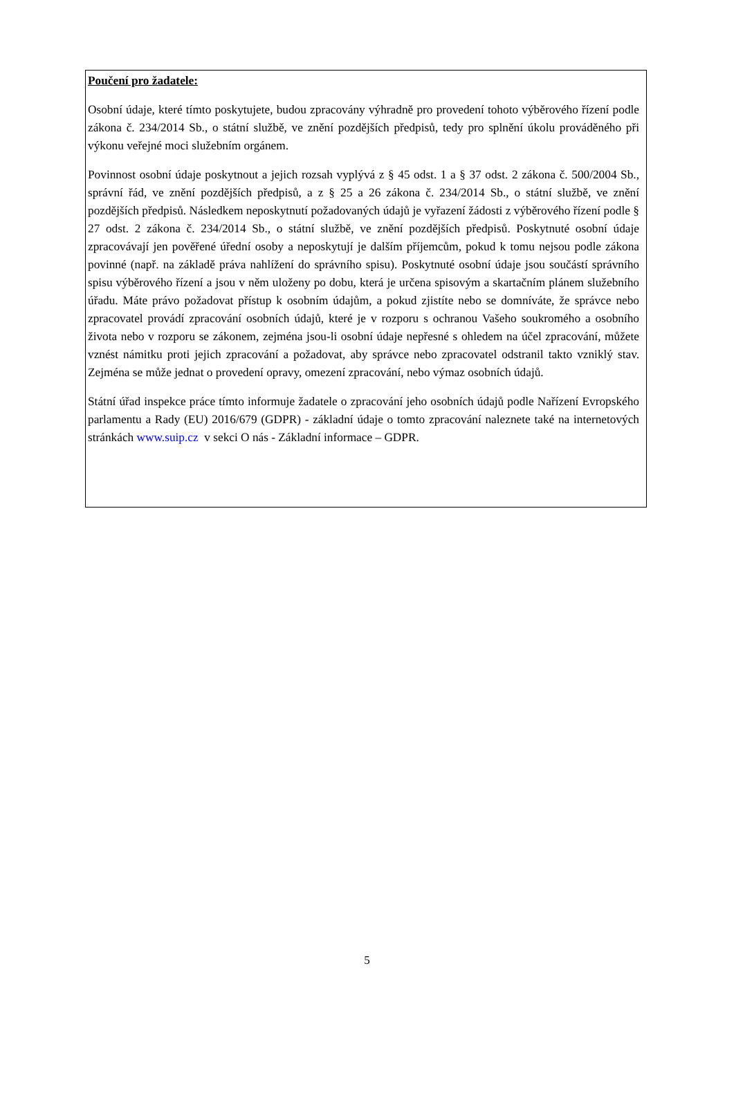Poučení pro žadatele:
Osobní údaje, které tímto poskytujete, budou zpracovány výhradně pro provedení tohoto výběrového řízení podle zákona č. 234/2014 Sb., o státní službě, ve znění pozdějších předpisů, tedy pro splnění úkolu prováděného při výkonu veřejné moci služebním orgánem.
Povinnost osobní údaje poskytnout a jejich rozsah vyplývá z § 45 odst. 1 a § 37 odst. 2 zákona č. 500/2004 Sb., správní řád, ve znění pozdějších předpisů, a z § 25 a 26 zákona č. 234/2014 Sb., o státní službě, ve znění pozdějších předpisů. Následkem neposkytnutí požadovaných údajů je vyřazení žádosti z výběrového řízení podle § 27 odst. 2 zákona č. 234/2014 Sb., o státní službě, ve znění pozdějších předpisů. Poskytnuté osobní údaje zpracovávají jen pověřené úřední osoby a neposkytují je dalším příjemcům, pokud k tomu nejsou podle zákona povinné (např. na základě práva nahlížení do správního spisu). Poskytnuté osobní údaje jsou součástí správního spisu výběrového řízení a jsou v něm uloženy po dobu, která je určena spisovým a skartačním plánem služebního úřadu. Máte právo požadovat přístup k osobním údajům, a pokud zjistíte nebo se domníváte, že správce nebo zpracovatel provádí zpracování osobních údajů, které je v rozporu s ochranou Vašeho soukromého a osobního života nebo v rozporu se zákonem, zejména jsou-li osobní údaje nepřesné s ohledem na účel zpracování, můžete vznést námitku proti jejich zpracování a požadovat, aby správce nebo zpracovatel odstranil takto vzniklý stav. Zejména se může jednat o provedení opravy, omezení zpracování, nebo výmaz osobních údajů.
Státní úřad inspekce práce tímto informuje žadatele o zpracování jeho osobních údajů podle Nařízení Evropského parlamentu a Rady (EU) 2016/679 (GDPR) - základní údaje o tomto zpracování naleznete také na internetových stránkách www.suip.cz v sekci O nás - Základní informace – GDPR.
5